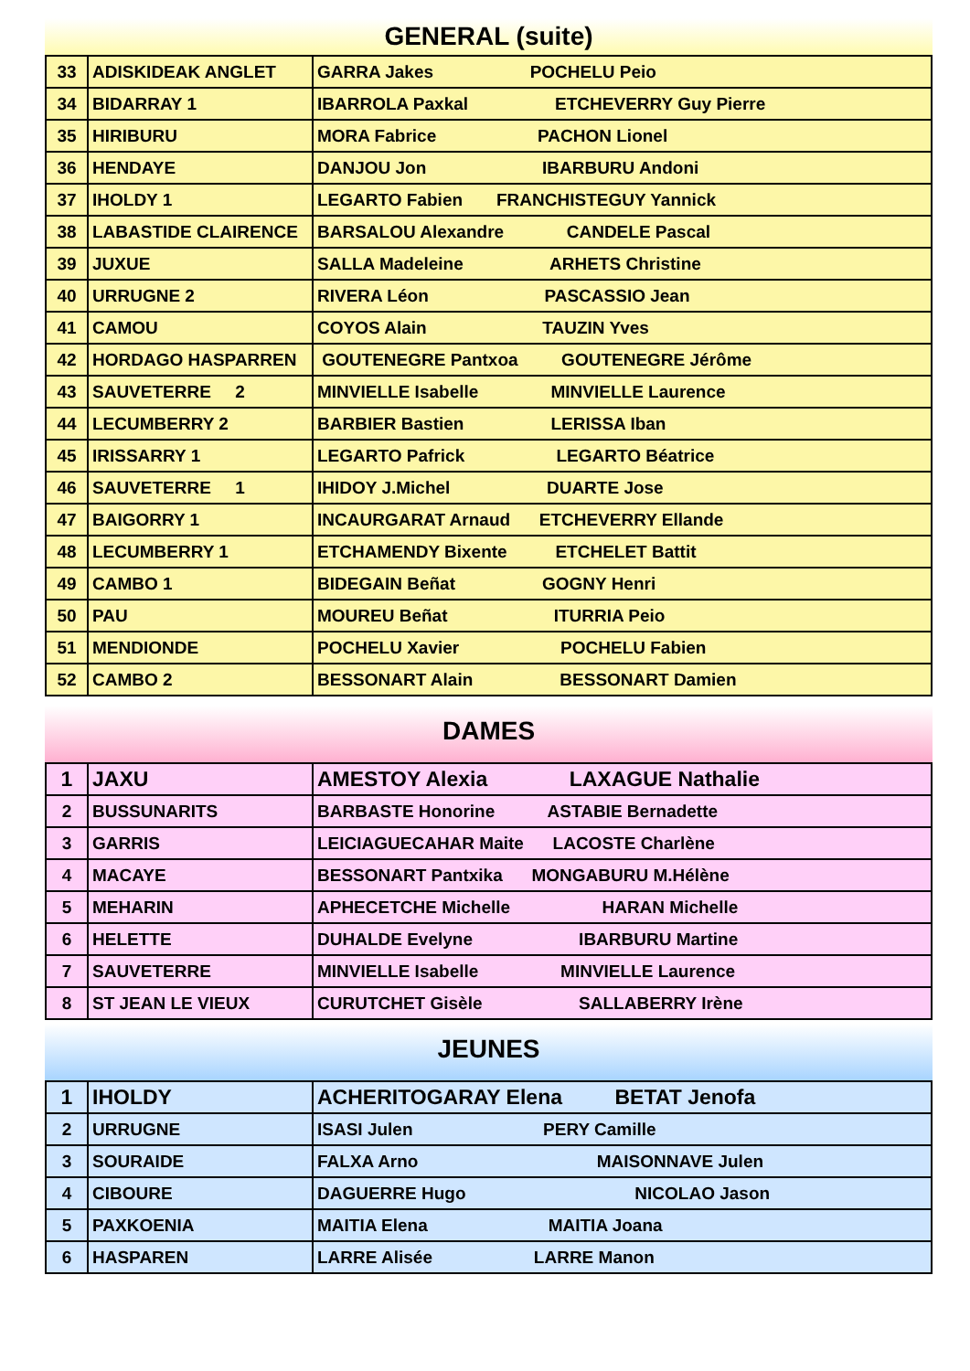GENERAL (suite)
| 33 | ADISKIDEAK ANGLET | GARRA Jakes POCHELU Peio |
| 34 | BIDARRAY 1 | IBARROLA Paxkal ETCHEVERRY Guy Pierre |
| 35 | HIRIBURU | MORA Fabrice PACHON Lionel |
| 36 | HENDAYE | DANJOU Jon IBARBURU Andoni |
| 37 | IHOLDY 1 | LEGARTO Fabien FRANCHISTEGUY Yannick |
| 38 | LABASTIDE CLAIRENCE | BARSALOU Alexandre CANDELE Pascal |
| 39 | JUXUE | SALLA Madeleine ARHETS Christine |
| 40 | URRUGNE 2 | RIVERA Léon PASCASSIO Jean |
| 41 | CAMOU | COYOS Alain TAUZIN Yves |
| 42 | HORDAGO HASPARREN | GOUTENEGRE Pantxoa GOUTENEGRE Jérôme |
| 43 | SAUVETERRE 2 | MINVIELLE Isabelle MINVIELLE Laurence |
| 44 | LECUMBERRY 2 | BARBIER Bastien LERISSA Iban |
| 45 | IRISSARRY 1 | LEGARTO Pafrick LEGARTO Béatrice |
| 46 | SAUVETERRE 1 | IHIDOY J.Michel DUARTE Jose |
| 47 | BAIGORRY 1 | INCAURGARAT Arnaud ETCHEVERRY Ellande |
| 48 | LECUMBERRY 1 | ETCHAMENDY Bixente ETCHELET Battit |
| 49 | CAMBO 1 | BIDEGAIN Beñat GOGNY Henri |
| 50 | PAU | MOUREU Beñat ITURRIA Peio |
| 51 | MENDIONDE | POCHELU Xavier POCHELU Fabien |
| 52 | CAMBO 2 | BESSONART Alain BESSONART Damien |
DAMES
| 1 | JAXU | AMESTOY Alexia LAXAGUE Nathalie |
| 2 | BUSSUNARITS | BARBASTE Honorine ASTABIE Bernadette |
| 3 | GARRIS | LEICIAGUECAHAR Maite LACOSTE Charlène |
| 4 | MACAYE | BESSONART Pantxika MONGABURU M.Hélène |
| 5 | MEHARIN | APHECETCHE Michelle HARAN Michelle |
| 6 | HELETTE | DUHALDE Evelyne IBARBURU Martine |
| 7 | SAUVETERRE | MINVIELLE Isabelle MINVIELLE Laurence |
| 8 | ST JEAN LE VIEUX | CURUTCHET Gisèle SALLABERRY Irène |
JEUNES
| 1 | IHOLDY | ACHERITOGARAY Elena BETAT Jenofa |
| 2 | URRUGNE | ISASI Julen PERY Camille |
| 3 | SOURAIDE | FALXA Arno MAISONNAVE Julen |
| 4 | CIBOURE | DAGUERRE Hugo NICOLAO Jason |
| 5 | PAXKOENIA | MAITIA Elena MAITIA Joana |
| 6 | HASPAREN | LARRE Alisée LARRE Manon |